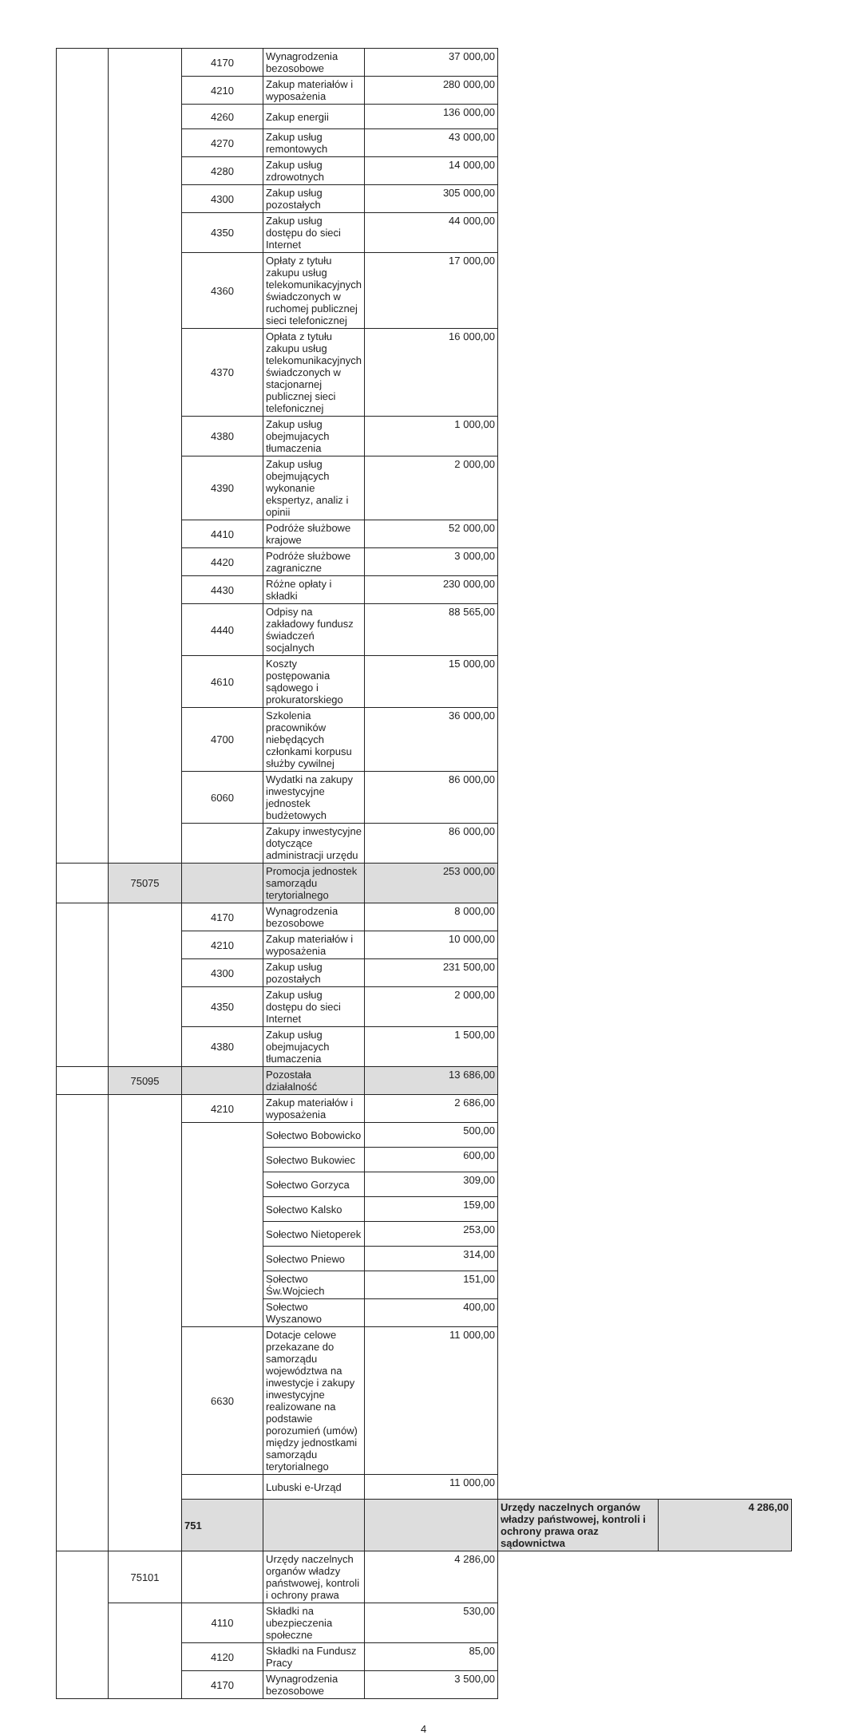| | | 4170 | Wynagrodzenia bezosobowe | 37 000,00 | | |
| | | 4210 | Zakup materiałów i wyposażenia | 280 000,00 | | |
| | | 4260 | Zakup energii | 136 000,00 | | |
| | | 4270 | Zakup usług remontowych | 43 000,00 | | |
| | | 4280 | Zakup usług zdrowotnych | 14 000,00 | | |
| | | 4300 | Zakup usług pozostałych | 305 000,00 | | |
| | | 4350 | Zakup usług dostępu do sieci Internet | 44 000,00 | | |
| | | 4360 | Opłaty z tytułu zakupu usług telekomunikacyjnych świadczonych w ruchomej publicznej sieci telefonicznej | 17 000,00 | | |
| | | 4370 | Opłata z tytułu zakupu usług telekomunikacyjnych świadczonych w stacjonarnej publicznej sieci telefonicznej | 16 000,00 | | |
| | | 4380 | Zakup usług obejmujacych tłumaczenia | 1 000,00 | | |
| | | 4390 | Zakup usług obejmujących wykonanie ekspertyz, analiz i opinii | 2 000,00 | | |
| | | 4410 | Podróże służbowe krajowe | 52 000,00 | | |
| | | 4420 | Podróże służbowe zagraniczne | 3 000,00 | | |
| | | 4430 | Różne opłaty i składki | 230 000,00 | | |
| | | 4440 | Odpisy na zakładowy fundusz świadczeń socjalnych | 88 565,00 | | |
| | | 4610 | Koszty postępowania sądowego i prokuratorskiego | 15 000,00 | | |
| | | 4700 | Szkolenia pracowników niebędących członkami korpusu służby cywilnej | 36 000,00 | | |
| | | 6060 | Wydatki na zakupy inwestycyjne jednostek budżetowych | 86 000,00 | | |
| | | | Zakupy inwestycyjne dotyczące administracji urzędu | 86 000,00 | | |
| | 75075 | | Promocja jednostek samorządu terytorialnego | 253 000,00 | | |
| | | 4170 | Wynagrodzenia bezosobowe | 8 000,00 | | |
| | | 4210 | Zakup materiałów i wyposażenia | 10 000,00 | | |
| | | 4300 | Zakup usług pozostałych | 231 500,00 | | |
| | | 4350 | Zakup usług dostępu do sieci Internet | 2 000,00 | | |
| | | 4380 | Zakup usług obejmujacych tłumaczenia | 1 500,00 | | |
| | 75095 | | Pozostała działalność | 13 686,00 | | |
| | | 4210 | Zakup materiałów i wyposażenia | 2 686,00 | | |
| | | | Sołectwo Bobowicko | 500,00 | | |
| | | | Sołectwo Bukowiec | 600,00 | | |
| | | | Sołectwo Gorzyca | 309,00 | | |
| | | | Sołectwo Kalsko | 159,00 | | |
| | | | Sołectwo Nietoperek | 253,00 | | |
| | | | Sołectwo Pniewo | 314,00 | | |
| | | | Sołectwo Św.Wojciech | 151,00 | | |
| | | | Sołectwo Wyszanowo | 400,00 | | |
| | | 6630 | Dotacje celowe przekazane do samorządu województwa na inwestycje i zakupy inwestycyjne realizowane na podstawie porozumień (umów) między jednostkami samorządu terytorialnego | 11 000,00 | | |
| | | | Lubuski e-Urząd | 11 000,00 | | |
| | | 751 | | | Urzędy naczelnych organów władzy państwowej, kontroli i ochrony prawa oraz sądownictwa | 4 286,00 |
| | 75101 | | Urzędy naczelnych organów władzy państwowej, kontroli i ochrony prawa | 4 286,00 | | |
| | | 4110 | Składki na ubezpieczenia społeczne | 530,00 | | |
| | | 4120 | Składki na Fundusz Pracy | 85,00 | | |
| | | 4170 | Wynagrodzenia bezosobowe | 3 500,00 | | |
4